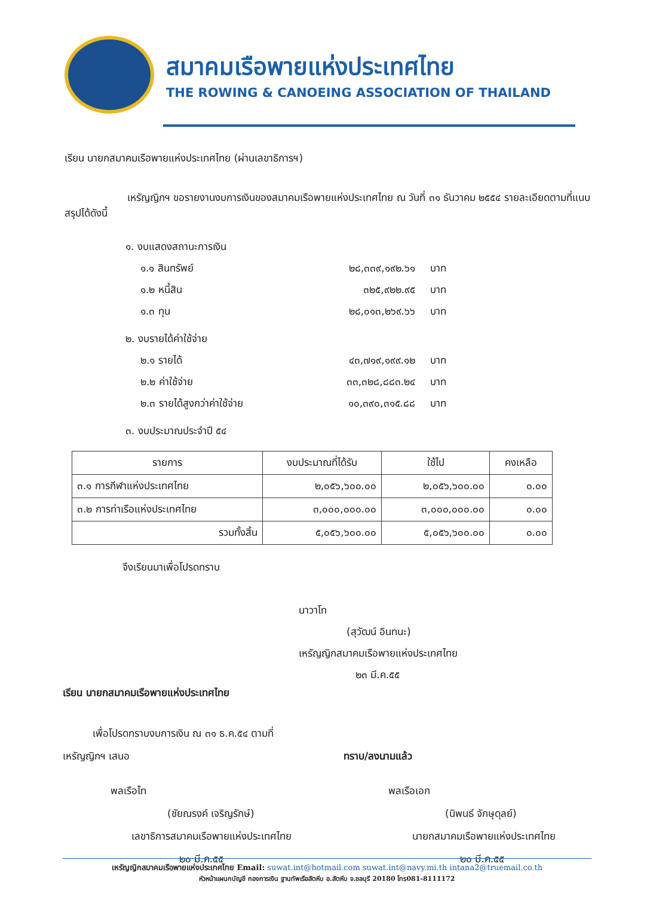สมาคมเรือพายแห่งประเทศไทย
THE ROWING & CANOEING ASSOCIATION OF THAILAND
เรียน นายกสมาคมเรือพายแห่งประเทศไทย (ผ่านเลขาธิการฯ)
เหรัญญิกฯ ขอรายงานงบการเงินของสมาคมเรือพายแห่งประเทศไทย ณ วันที่ ๓๑ ธันวาคม ๒๕๕๔ รายละเอียดตามที่แนบ สรุปได้ดังนี้
๑. งบแสดงสถานะการเงิน
๑.๑ สินทรัพย์ ๒๘,๓๓๙,๑๙๒.๖๑ บาท
๑.๒ หนี้สิน ๓๒๕,๙๒๒.๙๕ บาท
๑.๓ ทุน ๒๘,๐๑๓,๒๖๙.๖๖ บาท
๒. งบรายได้ค่าใช้จ่าย
๒.๑ รายได้ ๔๓,๗๑๙,๑๙๙.๑๒ บาท
๒.๒ ค่าใช้จ่าย ๓๓,๓๒๘,๘๘๓.๒๔ บาท
๒.๓ รายได้สูงกว่าค่าใช้จ่าย ๑๐,๓๙๐,๓๑๕.๘๘ บาท
๓. งบประมาณประจำปี ๕๔
| รายการ | งบประมาณที่ได้รับ | ใช้ไป | คงเหลือ |
| --- | --- | --- | --- |
| ๓.๑ การกีฬาแห่งประเทศไทย | ๒,๐๕๖,๖๐๐.๐๐ | ๒,๐๕๖,๖๐๐.๐๐ | ๐.๐๐ |
| ๓.๒ การท่าเรือแห่งประเทศไทย | ๓,๐๐๐,๐๐๐.๐๐ | ๓,๐๐๐,๐๐๐.๐๐ | ๐.๐๐ |
| รวมทั้งสิ้น | ๕,๐๕๖,๖๐๐.๐๐ | ๕,๐๕๖,๖๐๐.๐๐ | ๐.๐๐ |
จึงเรียนมาเพื่อโปรดทราบ
นาวาโท
(สุวัฒน์ อินทนะ)
เหรัญญิกสมาคมเรือพายแห่งประเทศไทย
๒๓ มี.ค.๕๕
เรียน นายกสมาคมเรือพายแห่งประเทศไทย
เพื่อโปรดทราบงบการเงิน ณ ๓๑ ธ.ค.๕๔ ตามที่
เหรัญญิกฯ เสนอ
พลเรือโท
(ชัยณรงค์ เจริญรักษ์)
เลขาธิการสมาคมเรือพายแห่งประเทศไทย
๒๐ มี.ค.๕๕
ทราบ/ลงนามแล้ว
พลเรือเอก
(นิพนธ์ จักษุดุลย์)
นายกสมาคมเรือพายแห่งประเทศไทย
๒๐ มี.ค.๕๕
เหรัญญิกสมาคมเรือพายแห่งประเทศไทย Email: suwat.int@hotmail.com suwat.int@navy.mi.th intana2@truemail.co.th
หัวหน้าแผนกบัญชี กองการเงิน ฐานทัพเรือสัตหีบ อ.สัตหีบ จ.ชลบุรี 20180 โทร081-8111172